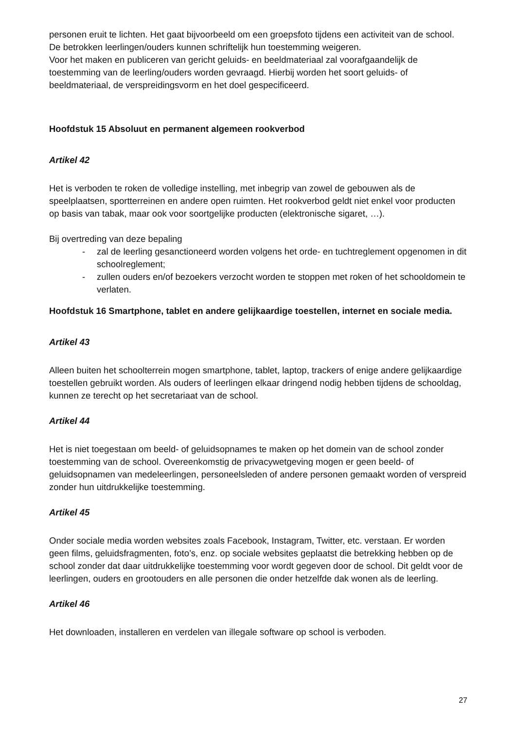personen eruit te lichten. Het gaat bijvoorbeeld om een groepsfoto tijdens een activiteit van de school. De betrokken leerlingen/ouders kunnen schriftelijk hun toestemming weigeren.
Voor het maken en publiceren van gericht geluids- en beeldmateriaal zal voorafgaandelijk de toestemming van de leerling/ouders worden gevraagd. Hierbij worden het soort geluids- of beeldmateriaal, de verspreidingsvorm en het doel gespecificeerd.
Hoofdstuk 15 Absoluut en permanent algemeen rookverbod
Artikel 42
Het is verboden te roken de volledige instelling, met inbegrip van zowel de gebouwen als de speelplaatsen, sportterreinen en andere open ruimten. Het rookverbod geldt niet enkel voor producten op basis van tabak, maar ook voor soortgelijke producten (elektronische sigaret, …).
Bij overtreding van deze bepaling
- zal de leerling gesanctioneerd worden volgens het orde- en tuchtreglement opgenomen in dit schoolreglement;
- zullen ouders en/of bezoekers verzocht worden te stoppen met roken of het schooldomein te verlaten.
Hoofdstuk 16 Smartphone, tablet en andere gelijkaardige toestellen, internet en sociale media.
Artikel 43
Alleen buiten het schoolterrein mogen smartphone, tablet, laptop, trackers of enige andere gelijkaardige toestellen gebruikt worden. Als ouders of leerlingen elkaar dringend nodig hebben tijdens de schooldag, kunnen ze terecht op het secretariaat van de school.
Artikel 44
Het is niet toegestaan om beeld- of geluidsopnames te maken op het domein van de school zonder toestemming van de school. Overeenkomstig de privacywetgeving mogen er geen beeld- of geluidsopnamen van medeleerlingen, personeelsleden of andere personen gemaakt worden of verspreid zonder hun uitdrukkelijke toestemming.
Artikel 45
Onder sociale media worden websites zoals Facebook, Instagram, Twitter, etc. verstaan. Er worden geen films, geluidsfragmenten, foto’s, enz. op sociale websites geplaatst die betrekking hebben op de school zonder dat daar uitdrukkelijke toestemming voor wordt gegeven door de school. Dit geldt voor de leerlingen, ouders en grootouders en alle personen die onder hetzelfde dak wonen als de leerling.
Artikel 46
Het downloaden, installeren en verdelen van illegale software op school is verboden.
27